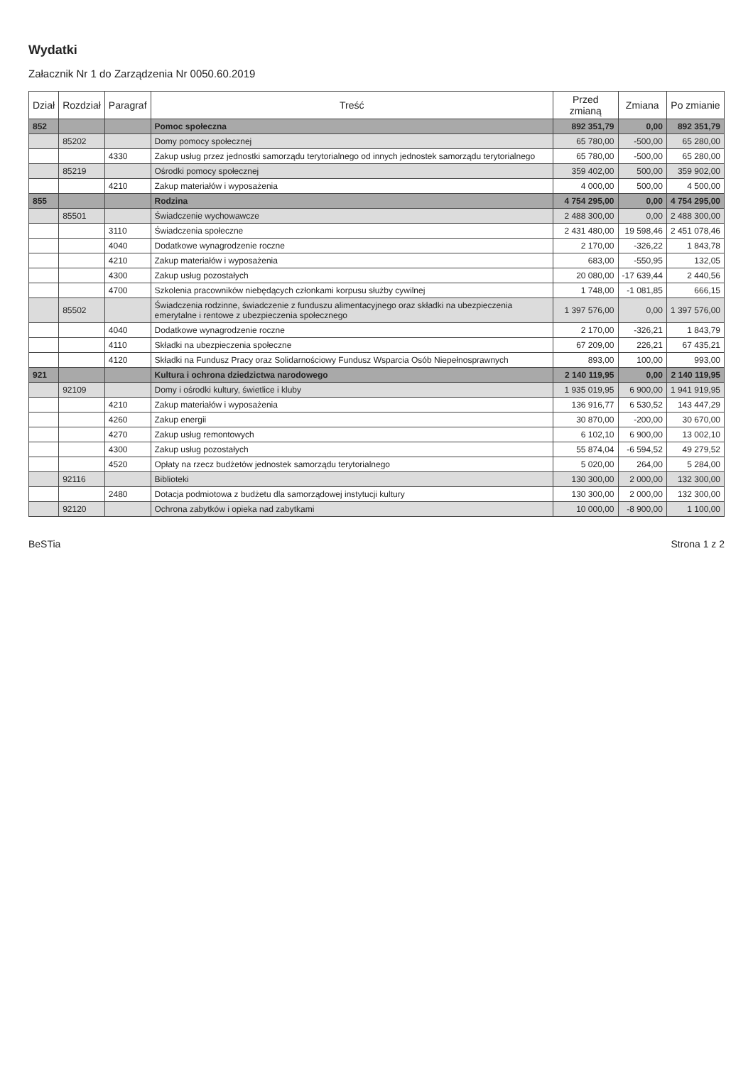Wydatki
Załacznik Nr 1 do Zarządzenia Nr 0050.60.2019
| Dział | Rozdział | Paragraf | Treść | Przed zmianą | Zmiana | Po zmianie |
| --- | --- | --- | --- | --- | --- | --- |
| 852 | | | Pomoc społeczna | 892 351,79 | 0,00 | 892 351,79 |
| | 85202 | | Domy pomocy społecznej | 65 780,00 | -500,00 | 65 280,00 |
| | | 4330 | Zakup usług przez jednostki samorządu terytorialnego od innych jednostek samorządu terytorialnego | 65 780,00 | -500,00 | 65 280,00 |
| | 85219 | | Ośrodki pomocy społecznej | 359 402,00 | 500,00 | 359 902,00 |
| | | 4210 | Zakup materiałów i wyposażenia | 4 000,00 | 500,00 | 4 500,00 |
| 855 | | | Rodzina | 4 754 295,00 | 0,00 | 4 754 295,00 |
| | 85501 | | Świadczenie wychowawcze | 2 488 300,00 | 0,00 | 2 488 300,00 |
| | | 3110 | Świadczenia społeczne | 2 431 480,00 | 19 598,46 | 2 451 078,46 |
| | | 4040 | Dodatkowe wynagrodzenie roczne | 2 170,00 | -326,22 | 1 843,78 |
| | | 4210 | Zakup materiałów i wyposażenia | 683,00 | -550,95 | 132,05 |
| | | 4300 | Zakup usług pozostałych | 20 080,00 | -17 639,44 | 2 440,56 |
| | | 4700 | Szkolenia pracowników niebędących członkami korpusu służby cywilnej | 1 748,00 | -1 081,85 | 666,15 |
| | 85502 | | Świadczenia rodzinne, świadczenie z funduszu alimentacyjnego oraz składki na ubezpieczenia emerytalne i rentowe z ubezpieczenia społecznego | 1 397 576,00 | 0,00 | 1 397 576,00 |
| | | 4040 | Dodatkowe wynagrodzenie roczne | 2 170,00 | -326,21 | 1 843,79 |
| | | 4110 | Składki na ubezpieczenia społeczne | 67 209,00 | 226,21 | 67 435,21 |
| | | 4120 | Składki na Fundusz Pracy oraz Solidarnościowy Fundusz Wsparcia Osób Niepełnosprawnych | 893,00 | 100,00 | 993,00 |
| 921 | | | Kultura i ochrona dziedzictwa narodowego | 2 140 119,95 | 0,00 | 2 140 119,95 |
| | 92109 | | Domy i ośrodki kultury, świetlice i kluby | 1 935 019,95 | 6 900,00 | 1 941 919,95 |
| | | 4210 | Zakup materiałów i wyposażenia | 136 916,77 | 6 530,52 | 143 447,29 |
| | | 4260 | Zakup energii | 30 870,00 | -200,00 | 30 670,00 |
| | | 4270 | Zakup usług remontowych | 6 102,10 | 6 900,00 | 13 002,10 |
| | | 4300 | Zakup usług pozostałych | 55 874,04 | -6 594,52 | 49 279,52 |
| | | 4520 | Opłaty na rzecz budżetów jednostek samorządu terytorialnego | 5 020,00 | 264,00 | 5 284,00 |
| | 92116 | | Biblioteki | 130 300,00 | 2 000,00 | 132 300,00 |
| | | 2480 | Dotacja podmiotowa z budżetu dla samorządowej instytucji kultury | 130 300,00 | 2 000,00 | 132 300,00 |
| | 92120 | | Ochrona zabytków i opieka nad zabytkami | 10 000,00 | -8 900,00 | 1 100,00 |
BeSTia Strona 1 z 2